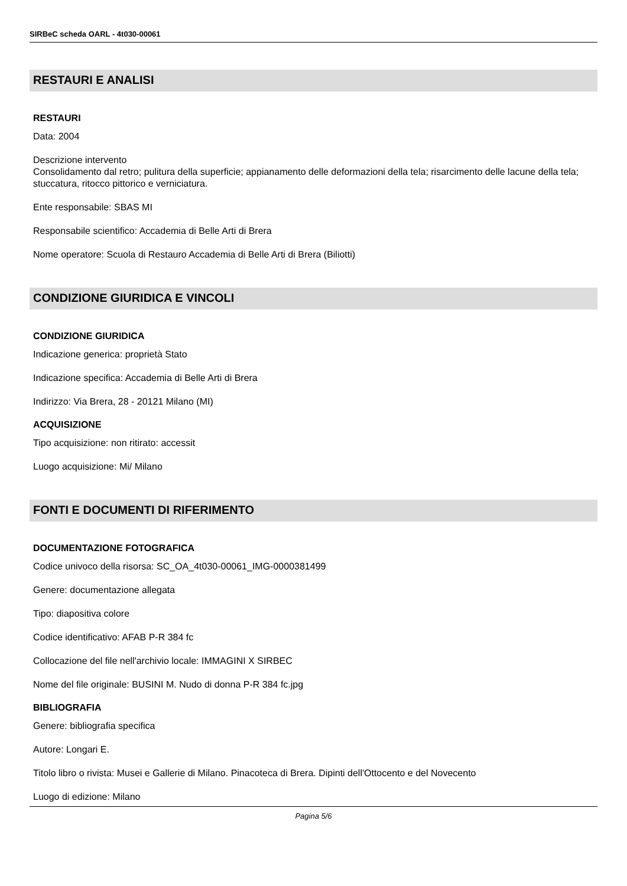SIRBeC scheda OARL - 4t030-00061
RESTAURI E ANALISI
RESTAURI
Data: 2004
Descrizione intervento
Consolidamento dal retro; pulitura della superficie; appianamento delle deformazioni della tela; risarcimento delle lacune della tela; stuccatura, ritocco pittorico e verniciatura.
Ente responsabile: SBAS MI
Responsabile scientifico: Accademia di Belle Arti di Brera
Nome operatore: Scuola di Restauro Accademia di Belle Arti di Brera (Biliotti)
CONDIZIONE GIURIDICA E VINCOLI
CONDIZIONE GIURIDICA
Indicazione generica: proprietà Stato
Indicazione specifica: Accademia di Belle Arti di Brera
Indirizzo: Via Brera, 28 - 20121 Milano (MI)
ACQUISIZIONE
Tipo acquisizione: non ritirato: accessit
Luogo acquisizione: Mi/ Milano
FONTI E DOCUMENTI DI RIFERIMENTO
DOCUMENTAZIONE FOTOGRAFICA
Codice univoco della risorsa: SC_OA_4t030-00061_IMG-0000381499
Genere: documentazione allegata
Tipo: diapositiva colore
Codice identificativo: AFAB P-R 384 fc
Collocazione del file nell'archivio locale: IMMAGINI X SIRBEC
Nome del file originale: BUSINI M. Nudo di donna P-R 384 fc.jpg
BIBLIOGRAFIA
Genere: bibliografia specifica
Autore: Longari E.
Titolo libro o rivista: Musei e Gallerie di Milano. Pinacoteca di Brera. Dipinti dell'Ottocento e del Novecento
Luogo di edizione: Milano
Pagina 5/6